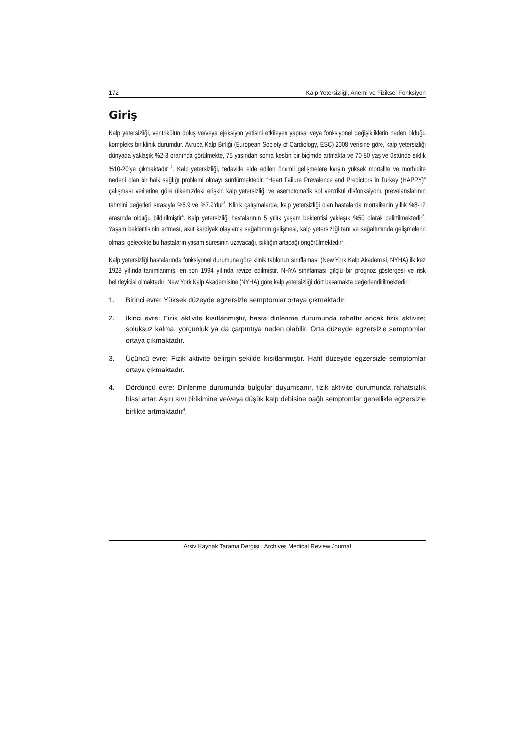172 Kalp Yetersizliği, Anemi ve Fiziksel Fonksiyon
Giriş
Kalp yetersizliği, ventrikülün doluş ve/veya ejeksiyon yetisini etkileyen yapısal veya fonksiyonel değişikliklerin neden olduğu kompleks bir klinik durumdur. Avrupa Kalp Birliği (European Society of Cardiology, ESC) 2008 verisine göre, kalp yetersizliği dünyada yaklaşık %2-3 oranında görülmekte, 75 yaşından sonra keskin bir biçimde artmakta ve 70-80 yaş ve üstünde sıklık %10-20’ye çıkmaktadır<sup>1,2</sup>. Kalp yetersizliği, tedavide elde edilen önemli gelişmelere karşın yüksek mortalite ve morbidite nedeni olan bir halk sağlığı problemi olmayı sürdürmektedir. “Heart Failure Prevalence and Predictors in Turkey (HAPPY)” çalışması verilerine göre ülkemizdeki erişkin kalp yetersizliği ve asemptomatik sol ventrikul disfonksiyonu prevelanslarının tahmini değerleri sırasıyla %6.9 ve %7.9’dur<sup>3</sup>. Klinik çalışmalarda, kalp yetersizliği olan hastalarda mortalitenin yıllık %8-12 arasında olduğu bildirilmiştir<sup>4</sup>. Kalp yetersizliği hastalarının 5 yıllık yaşam beklentisi yaklaşık %50 olarak belirtilmektedir<sup>5</sup>. Yaşam beklentisinin artması, akut kardiyak olaylarda sağaltımın gelişmesi, kalp yetersizliği tanı ve sağaltımında gelişmelerin olması gelecekte bu hastaların yaşam süresinin uzayacağı, sıklığın artacağı öngörülmektedir<sup>5</sup>.
Kalp yetersizliği hastalarında fonksiyonel durumuna göre klinik tablonun sınıflaması (New York Kalp Akademisi, NYHA) ilk kez 1928 yılında tanımlanmış, en son 1994 yılında revize edilmiştir. NHYA sınıflaması güçlü bir prognoz göstergesi ve risk belirleyicisi olmaktadır. New York Kalp Akademisine (NYHA) göre kalp yetersizliği dört basamakta değerlendirilmektedir;
1. Birinci evre: Yüksek düzeyde egzersizle semptomlar ortaya çıkmaktadır.
2. İkinci evre: Fizik aktivite kısıtlanmıştır, hasta dinlenme durumunda rahattır ancak fizik aktivite; soluksuz kalma, yorgunluk ya da çarpıntıya neden olabilir. Orta düzeyde egzersizle semptomlar ortaya çıkmaktadır.
3. Üçüncü evre: Fizik aktivite belirgin şekilde kısıtlanmıştır. Hafif düzeyde egzersizle semptomlar ortaya çıkmaktadır.
4. Dördüncü evre: Dinlenme durumunda bulgular duyumsanır, fizik aktivite durumunda rahatsızlık hissi artar. Aşırı sıvı birikimine ve/veya düşük kalp debisine bağlı semptomlar genellikle egzersizle birlikte artmaktadır<sup>4</sup>.
Arşiv Kaynak Tarama Dergisi . Archives Medical Review Journal